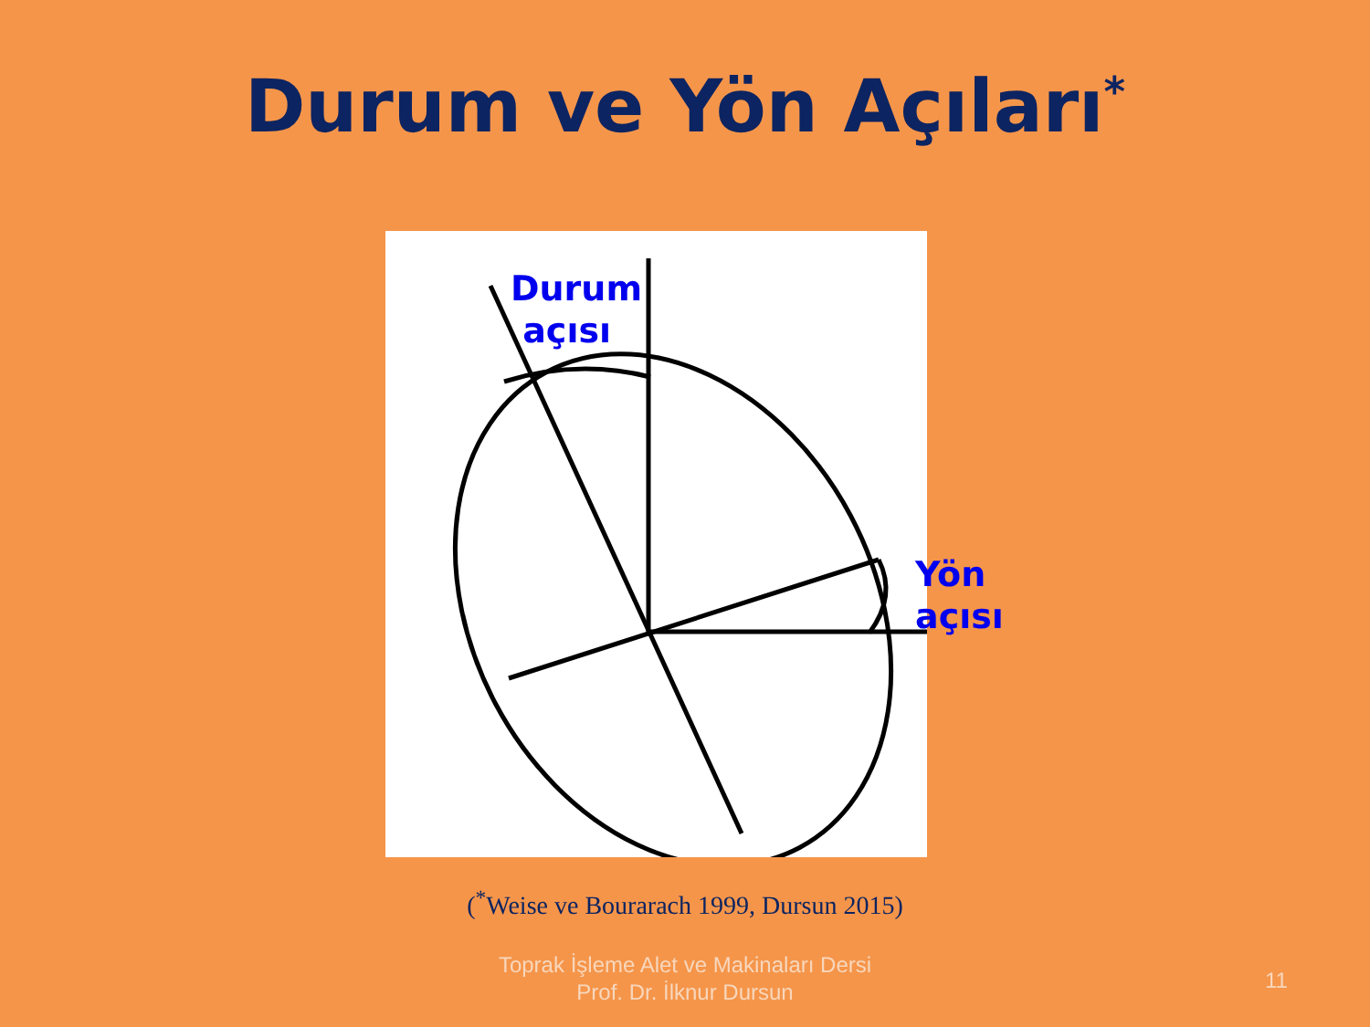Durum ve Yön Açıları<sup>*</sup>
Durum
açısı
Yön
açısı
(<sup>*</sup>Weise ve Bourarach 1999, Dursun 2015)
Toprak İşleme Alet ve Makinaları Dersi
Prof. Dr. İlknur Dursun
11